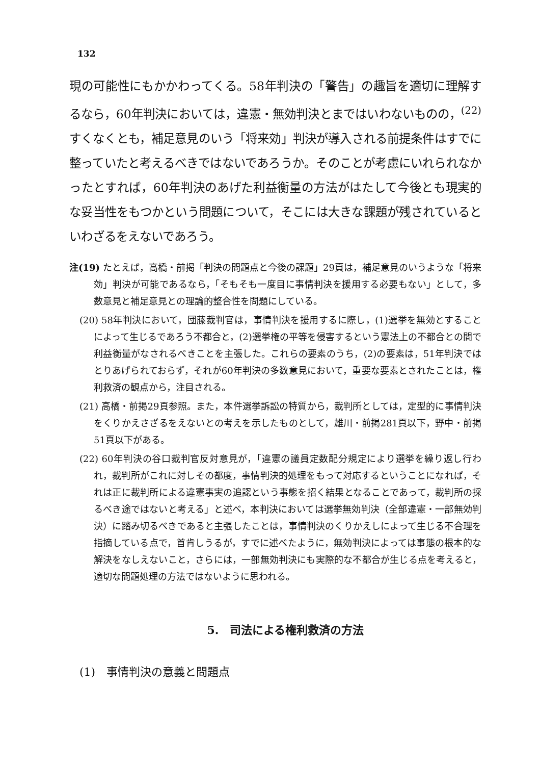132
現の可能性にもかかわってくる。58年判決の「警告」の趣旨を適切に理解するなら，60年判決においては，違憲・無効判決とまではいわないものの，<sup>(22)</sup> すくなくとも，補足意見のいう「将来効」判決が導入される前提条件はすでに整っていたと考えるべきではないであろうか。そのことが考慮にいれられなかったとすれば，60年判決のあげた利益衡量の方法がはたして今後とも現実的な妥当性をもつかという問題について，そこには大きな課題が残されているといわざるをえないであろう。
注(19) たとえば，高橋・前掲「判決の問題点と今後の課題」29頁は，補足意見のいうような「将来効」判決が可能であるなら，「そもそも一度目に事情判決を援用する必要もない」として，多数意見と補足意見との理論的整合性を問題にしている。
(20) 58年判決において，団藤裁判官は，事情判決を援用するに際し，(1)選挙を無効とすることによって生じるであろう不都合と，(2)選挙権の平等を侵害するという憲法上の不都合との間で利益衡量がなされるべきことを主張した。これらの要素のうち，(2)の要素は，51年判決ではとりあげられておらず，それが60年判決の多数意見において，重要な要素とされたことは，権利救済の観点から，注目される。
(21) 高橋・前掲29頁参照。また，本件選挙訴訟の特質から，裁判所としては，定型的に事情判決をくりかえさざるをえないとの考えを示したものとして，雄川・前掲281頁以下，野中・前掲51頁以下がある。
(22) 60年判決の谷口裁判官反対意見が，「違憲の議員定数配分規定により選挙を繰り返し行われ，裁判所がこれに対しその都度，事情判決的処理をもって対応するということになれば，それは正に裁判所による違憲事実の追認という事態を招く結果となることであって，裁判所の採るべき途ではないと考える」と述べ，本判決においては選挙無効判決（全部違憲・一部無効判決）に踏み切るべきであると主張したことは，事情判決のくりかえしによって生じる不合理を指摘している点で，首肯しうるが，すでに述べたように，無効判決によっては事態の根本的な解決をなしえないこと，さらには，一部無効判決にも実際的な不都合が生じる点を考えると，適切な問題処理の方法ではないように思われる。
5.　司法による権利救済の方法
(1)　事情判決の意義と問題点